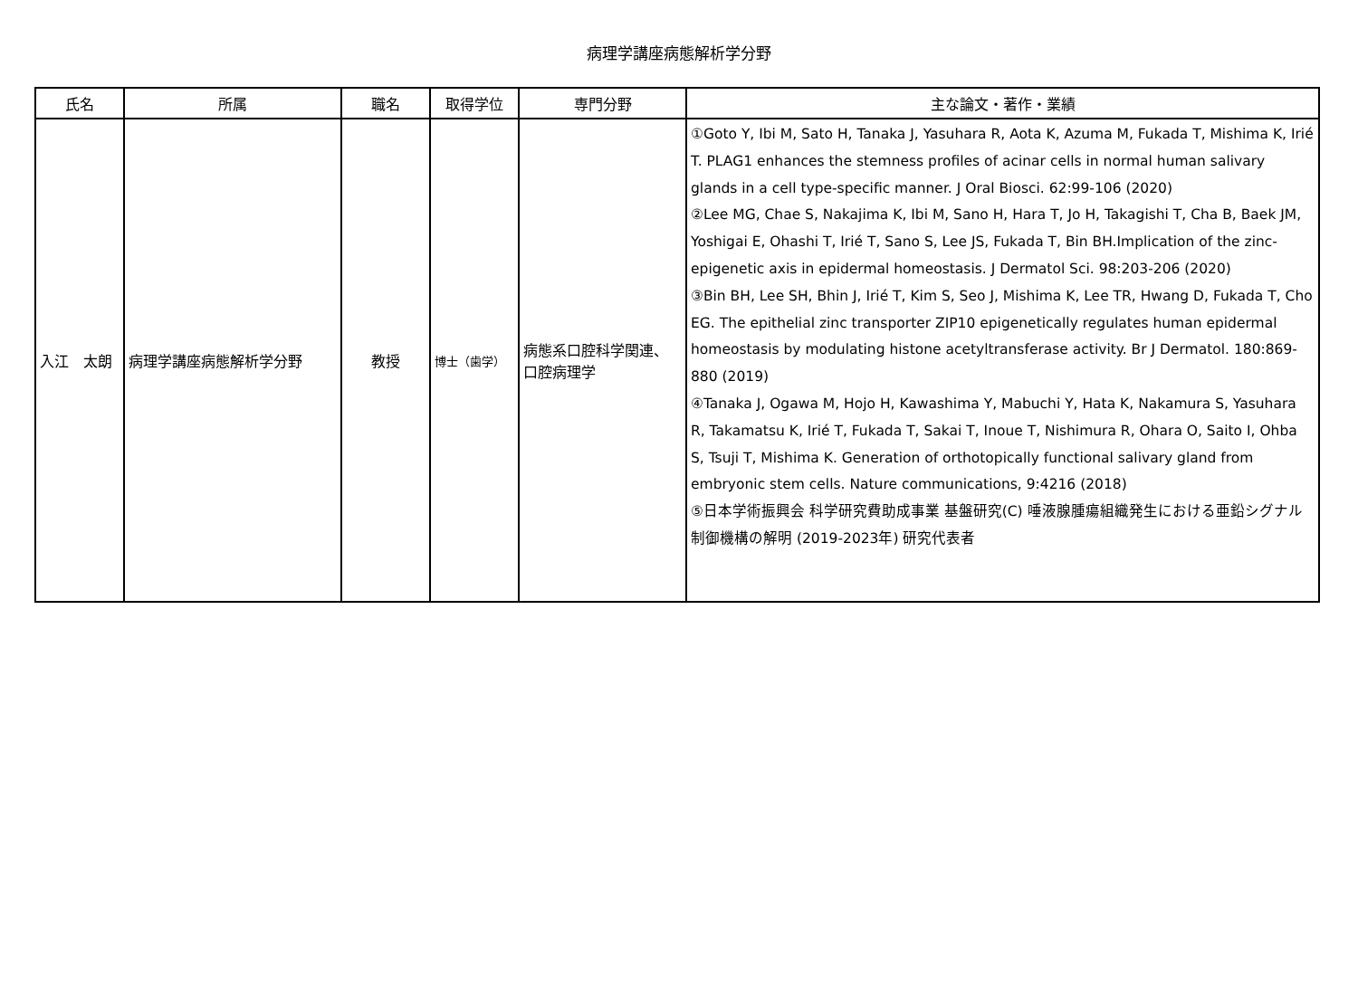病理学講座病態解析学分野
| 氏名 | 所属 | 職名 | 取得学位 | 専門分野 | 主な論文・著作・業績 |
| --- | --- | --- | --- | --- | --- |
| 入江 太朗 | 病理学講座病態解析学分野 | 教授 | 博士（歯学） | 病態系口腔科学関連、口腔病理学 | ①Goto Y, Ibi M, Sato H, Tanaka J, Yasuhara R, Aota K, Azuma M, Fukada T, Mishima K, Irié T. PLAG1 enhances the stemness profiles of acinar cells in normal human salivary glands in a cell type-specific manner. J Oral Biosci. 62:99-106 (2020) ②Lee MG, Chae S, Nakajima K, Ibi M, Sano H, Hara T, Jo H, Takagishi T, Cha B, Baek JM, Yoshigai E, Ohashi T, Irié T, Sano S, Lee JS, Fukada T, Bin BH.Implication of the zinc-epigenetic axis in epidermal homeostasis. J Dermatol Sci. 98:203-206 (2020) ③Bin BH, Lee SH, Bhin J, Irié T, Kim S, Seo J, Mishima K, Lee TR, Hwang D, Fukada T, Cho EG. The epithelial zinc transporter ZIP10 epigenetically regulates human epidermal homeostasis by modulating histone acetyltransferase activity. Br J Dermatol. 180:869-880 (2019) ④Tanaka J, Ogawa M, Hojo H, Kawashima Y, Mabuchi Y, Hata K, Nakamura S, Yasuhara R, Takamatsu K, Irié T, Fukada T, Sakai T, Inoue T, Nishimura R, Ohara O, Saito I, Ohba S, Tsuji T, Mishima K. Generation of orthotopically functional salivary gland from embryonic stem cells. Nature communications, 9:4216 (2018) ⑤日本学術振興会 科学研究費助成事業 基盤研究(C) 唾液腺腫瘍組織発生における亜鉛シグナル制御機構の解明 (2019-2023年) 研究代表者 |